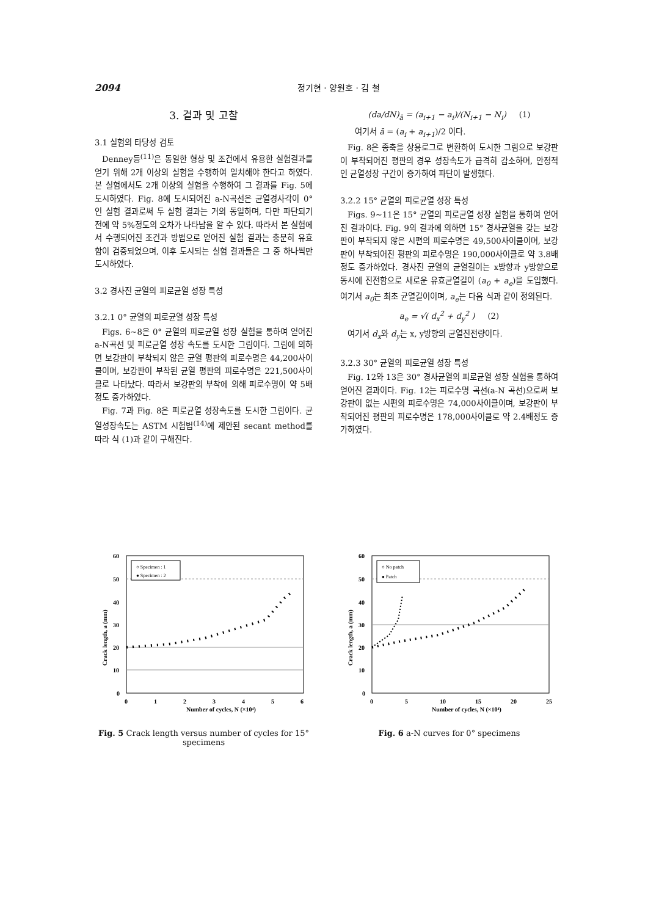2094 정기현 · 양원호 · 김 철
3. 결과 및 고찰
3.1 실험의 타당성 검토
Denney등<sup>(11)</sup>은 동일한 형상 및 조건에서 유용한 실험결과를 얻기 위해 2개 이상의 실험을 수행하여 일치해야 한다고 하였다. 본 실험에서도 2개 이상의 실험을 수행하여 그 결과를 Fig. 5에 도시하였다. Fig. 8에 도시되어진 a-N곡선은 균열경사각이 0° 인 실험 결과로써 두 실험 결과는 거의 동일하며, 다만 파단되기 전에 약 5%정도의 오차가 나타남을 알 수 있다. 따라서 본 실험에서 수행되어진 조건과 방법으로 얻어진 실험 결과는 충분히 유효함이 검증되었으며, 이후 도시되는 실험 결과들은 그 중 하나씩만 도시하였다.
3.2 경사진 균열의 피로균열 성장 특성
3.2.1 0° 균열의 피로균열 성장 특성
Figs. 6~8은 0° 균열의 피로균열 성장 실험을 통하여 얻어진 a-N곡선 및 피로균열 성장 속도를 도시한 그림이다. 그림에 의하면 보강판이 부착되지 않은 균열 평판의 피로수명은 44,200사이클이며, 보강판이 부착된 균열 평판의 피로수명은 221,500사이클로 나타났다. 따라서 보강판의 부착에 의해 피로수명이 약 5배정도 증가하였다.
Fig. 7과 Fig. 8은 피로균열 성장속도를 도시한 그림이다. 균열성장속도는 ASTM 시험법<sup>(14)</sup>에 제안된 secant method를 따라 식 (1)과 같이 구해진다.
(da/dN)<sub>ā</sub> = (a<sub>i+1</sub> − a<sub>i</sub>)/(N<sub>i+1</sub> − N<sub>i</sub>) (1)
여기서 ā = (a<sub>i</sub> + a<sub>i+1</sub>)/2 이다.
Fig. 8은 종축을 상용로그로 변환하여 도시한 그림으로 보강판이 부착되어진 평판의 경우 성장속도가 급격히 감소하며, 안정적인 균열성장 구간이 증가하여 파단이 발생했다.
3.2.2 15° 균열의 피로균열 성장 특성
Figs. 9~11은 15° 균열의 피로균열 성장 실험을 통하여 얻어진 결과이다. Fig. 9의 결과에 의하면 15° 경사균열을 갖는 보강판이 부착되지 않은 시편의 피로수명은 49,500사이클이며, 보강판이 부착되어진 평판의 피로수명은 190,000사이클로 약 3.8배정도 증가하였다. 경사진 균열의 균열길이는 x방향과 y방향으로 동시에 진전함으로 새로운 유효균열길이 (a<sub>0</sub> + a<sub>e</sub>)을 도입했다. 여기서 a<sub>0</sub>는 최초 균열길이이며, a<sub>e</sub>는 다음 식과 같이 정의된다.
a<sub>e</sub> = √( d<sub>x</sub><sup>2</sup> + d<sub>y</sub><sup>2</sup> ) (2)
여기서 d<sub>x</sub>와 d<sub>y</sub>는 x, y방향의 균열진전량이다.
3.2.3 30° 균열의 피로균열 성장 특성
Fig. 12와 13은 30° 경사균열의 피로균열 성장 실험을 통하여 얻어진 결과이다. Fig. 12는 피로수명 곡선(a-N 곡선)으로써 보강판이 없는 시편의 피로수명은 74,000사이클이며, 보강판이 부착되어진 평판의 피로수명은 178,000사이클로 약 2.4배정도 증가하였다.
○ Specimen : 1
● Specimen : 2
60
50
40
30
20
10
0
0
1
2
3
4
5
6
Number of cycles, N (×10⁴)
Crack length, a (mm)
Fig. 5 Crack length versus number of cycles for 15° specimens
○ No patch
● Patch
60
50
40
30
20
10
0
0
5
10
15
20
25
Number of cycles, N (×10⁴)
Crack length, a (mm)
Fig. 6 a-N curves for 0° specimens